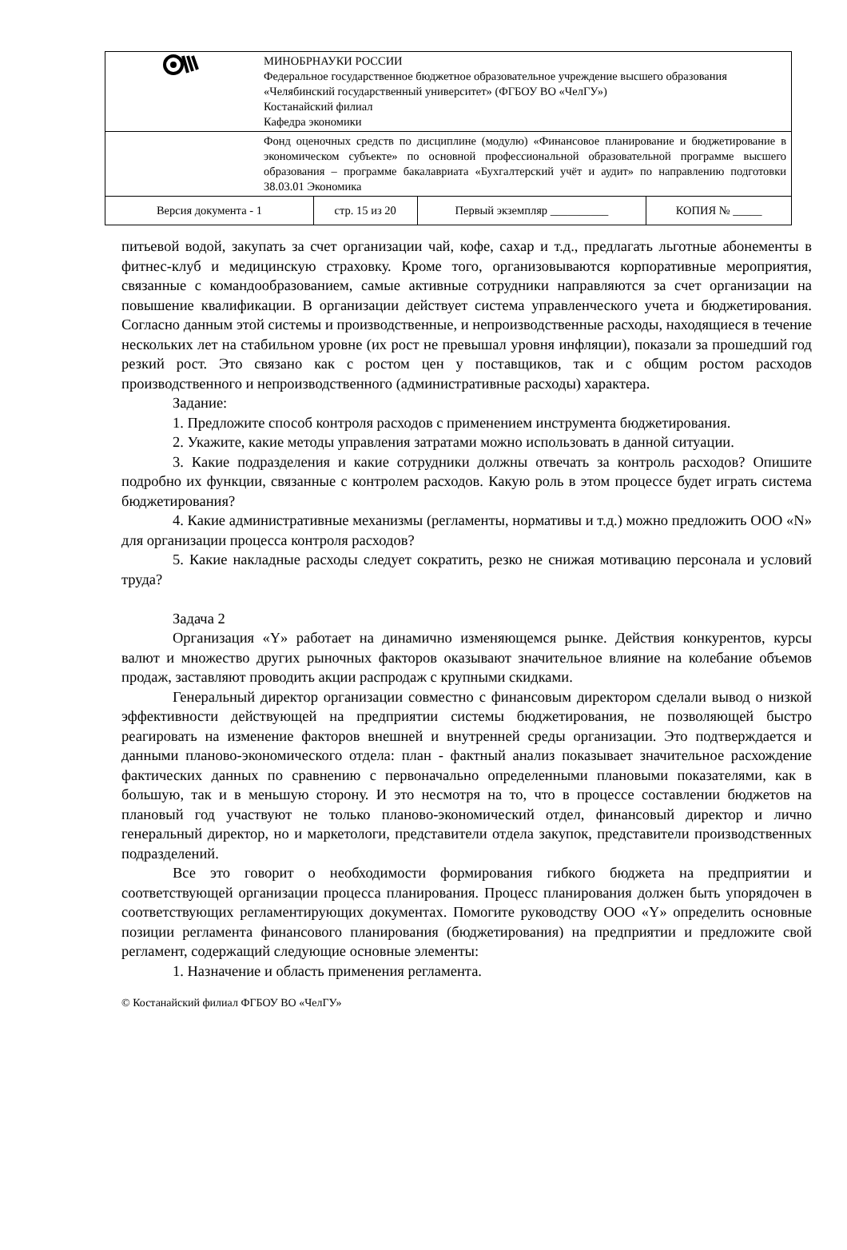| | МИНОБРНАУКИ РОССИИ Федеральное государственное бюджетное образовательное учреждение высшего образования «Челябинский государственный университет» (ФГБОУ ВО «ЧелГУ») Костанайский филиал Кафедра экономики | | | |
| | Фонд оценочных средств по дисциплине (модулю) «Финансовое планирование и бюджетирование в экономическом субъекте» по основной профессиональной образовательной программе высшего образования – программе бакалавриата «Бухгалтерский учёт и аудит» по направлению подготовки 38.03.01 Экономика | | | |
| Версия документа - 1 | | стр. 15 из 20 | Первый экземпляр __________ | КОПИЯ № _____ |
питьевой водой, закупать за счет организации чай, кофе, сахар и т.д., предлагать льготные абонементы в фитнес-клуб и медицинскую страховку. Кроме того, организовываются корпоративные мероприятия, связанные с командообразованием, самые активные сотрудники направляются за счет организации на повышение квалификации. В организации действует система управленческого учета и бюджетирования. Согласно данным этой системы и производственные, и непроизводственные расходы, находящиеся в течение нескольких лет на стабильном уровне (их рост не превышал уровня инфляции), показали за прошедший год резкий рост. Это связано как с ростом цен у поставщиков, так и с общим ростом расходов производственного и непроизводственного (административные расходы) характера.
Задание:
1. Предложите способ контроля расходов с применением инструмента бюджетирования.
2. Укажите, какие методы управления затратами можно использовать в данной ситуации.
3. Какие подразделения и какие сотрудники должны отвечать за контроль расходов? Опишите подробно их функции, связанные с контролем расходов. Какую роль в этом процессе будет играть система бюджетирования?
4. Какие административные механизмы (регламенты, нормативы и т.д.) можно предложить ООО «N» для организации процесса контроля расходов?
5. Какие накладные расходы следует сократить, резко не снижая мотивацию персонала и условий труда?
Задача 2
Организация «Y» работает на динамично изменяющемся рынке. Действия конкурентов, курсы валют и множество других рыночных факторов оказывают значительное влияние на колебание объемов продаж, заставляют проводить акции распродаж с крупными скидками.
Генеральный директор организации совместно с финансовым директором сделали вывод о низкой эффективности действующей на предприятии системы бюджетирования, не позволяющей быстро реагировать на изменение факторов внешней и внутренней среды организации. Это подтверждается и данными планово-экономического отдела: план - фактный анализ показывает значительное расхождение фактических данных по сравнению с первоначально определенными плановыми показателями, как в большую, так и в меньшую сторону. И это несмотря на то, что в процессе составлении бюджетов на плановый год участвуют не только планово-экономический отдел, финансовый директор и лично генеральный директор, но и маркетологи, представители отдела закупок, представители производственных подразделений.
Все это говорит о необходимости формирования гибкого бюджета на предприятии и соответствующей организации процесса планирования. Процесс планирования должен быть упорядочен в соответствующих регламентирующих документах. Помогите руководству ООО «Y» определить основные позиции регламента финансового планирования (бюджетирования) на предприятии и предложите свой регламент, содержащий следующие основные элементы:
1. Назначение и область применения регламента.
© Костанайский филиал ФГБОУ ВО «ЧелГУ»